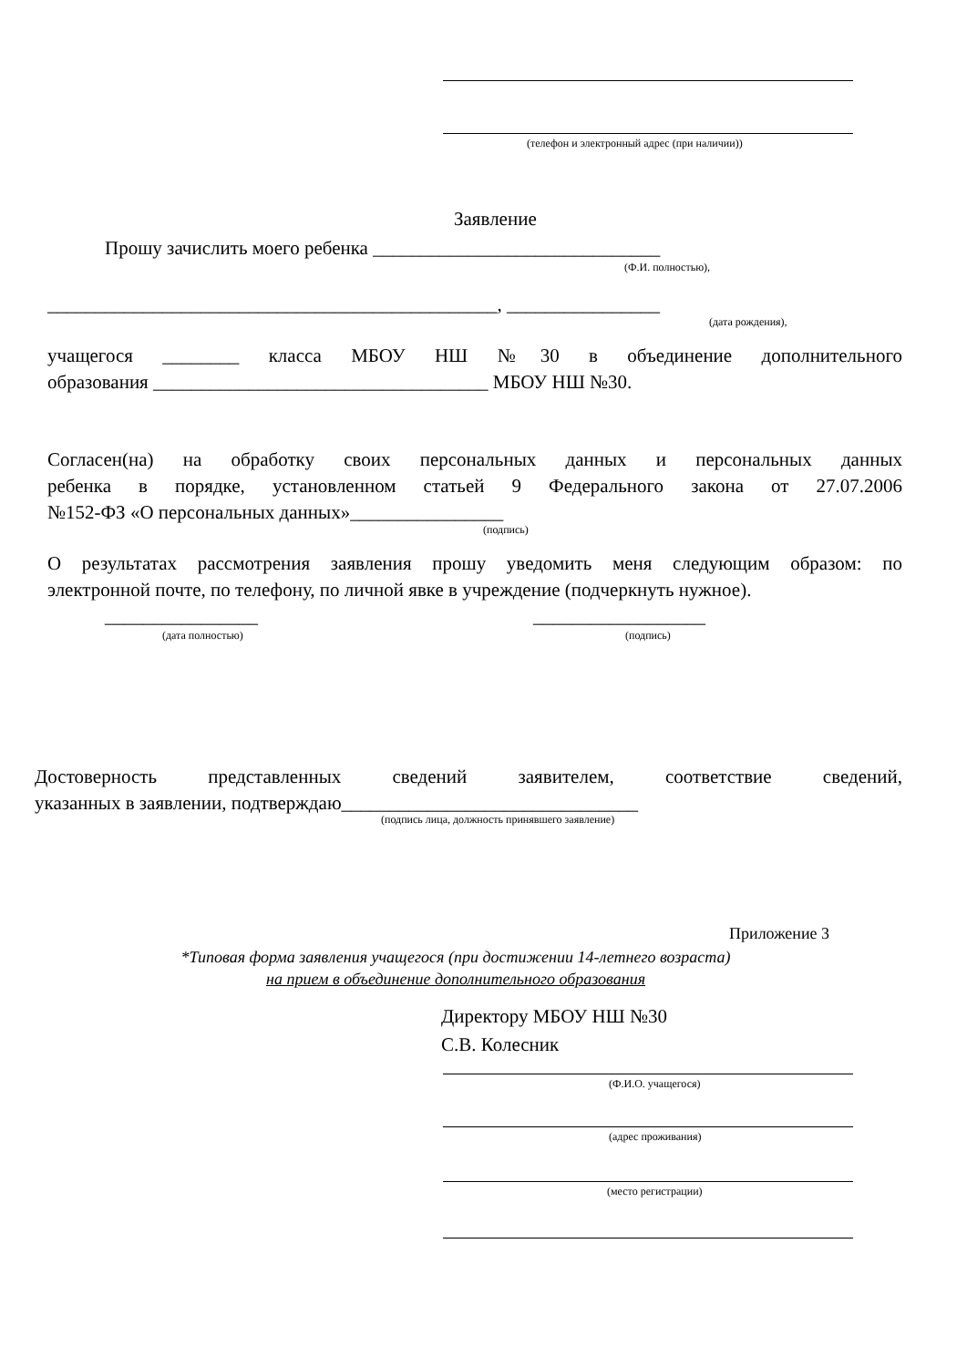(телефон и электронный адрес (при наличии))
Заявление
Прошу зачислить моего ребенка ______________________________
(Ф.И. полностью),
_______________________________________________, ________________
(дата рождения),
учащегося ________ класса МБОУ НШ №30 в объединение дополнительного
образования ___________________________________ МБОУ НШ №30.
Согласен(на) на обработку своих персональных данных и персональных данных
ребенка в порядке, установленном статьей 9 Федерального закона от 27.07.2006
№152-ФЗ «О персональных данных»________________
(подпись)
О результатах рассмотрения заявления прошу уведомить меня следующим образом: по
электронной почте, по телефону, по личной явке в учреждение (подчеркнуть нужное).
________________ __________________
(дата полностью) (подпись)
Достоверность представленных сведений заявителем, соответствие сведений,
указанных в заявлении, подтверждаю_______________________________
(подпись лица, должность принявшего заявление)
Приложение 3
*Типовая форма заявления учащегося (при достижении 14-летнего возраста)
на прием в объединение дополнительного образования
Директору МБОУ НШ №30
С.В. Колесник
(Ф.И.О. учащегося)
(адрес проживания)
(место регистрации)